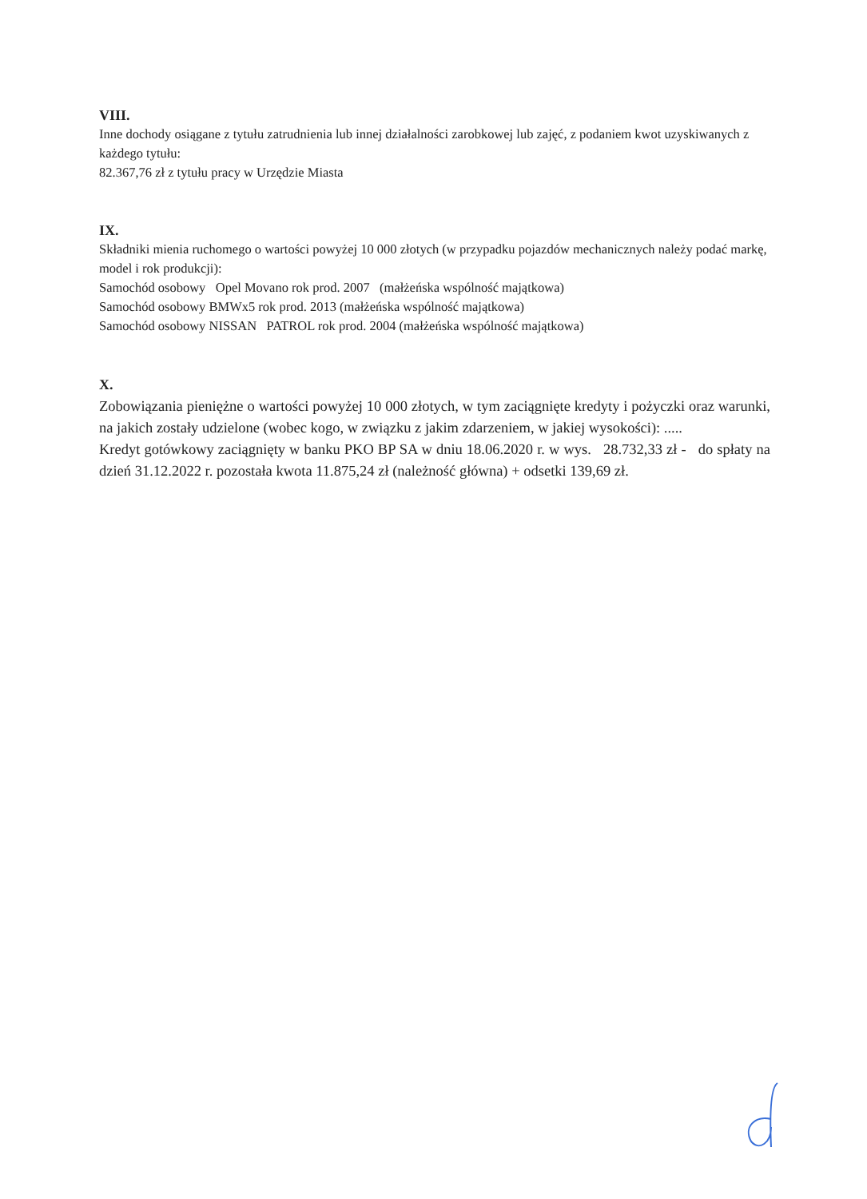VIII.
Inne dochody osiągane z tytułu zatrudnienia lub innej działalności zarobkowej lub zajęć, z podaniem kwot uzyskiwanych z każdego tytułu:
82.367,76 zł z tytułu pracy w Urzędzie Miasta
IX.
Składniki mienia ruchomego o wartości powyżej 10 000 złotych (w przypadku pojazdów mechanicznych należy podać markę, model i rok produkcji):
Samochód osobowy Opel Movano rok prod. 2007 (małżeńska wspólność majątkowa)
Samochód osobowy BMWx5 rok prod. 2013 (małżeńska wspólność majątkowa)
Samochód osobowy NISSAN PATROL rok prod. 2004 (małżeńska wspólność majątkowa)
X.
Zobowiązania pieniężne o wartości powyżej 10 000 złotych, w tym zaciągnięte kredyty i pożyczki oraz warunki, na jakich zostały udzielone (wobec kogo, w związku z jakim zdarzeniem, w jakiej wysokości): .....
Kredyt gotówkowy zaciągnięty w banku PKO BP SA w dniu 18.06.2020 r. w wys. 28.732,33 zł - do spłaty na dzień 31.12.2022 r. pozostała kwota 11.875,24 zł (należność główna) + odsetki 139,69 zł.